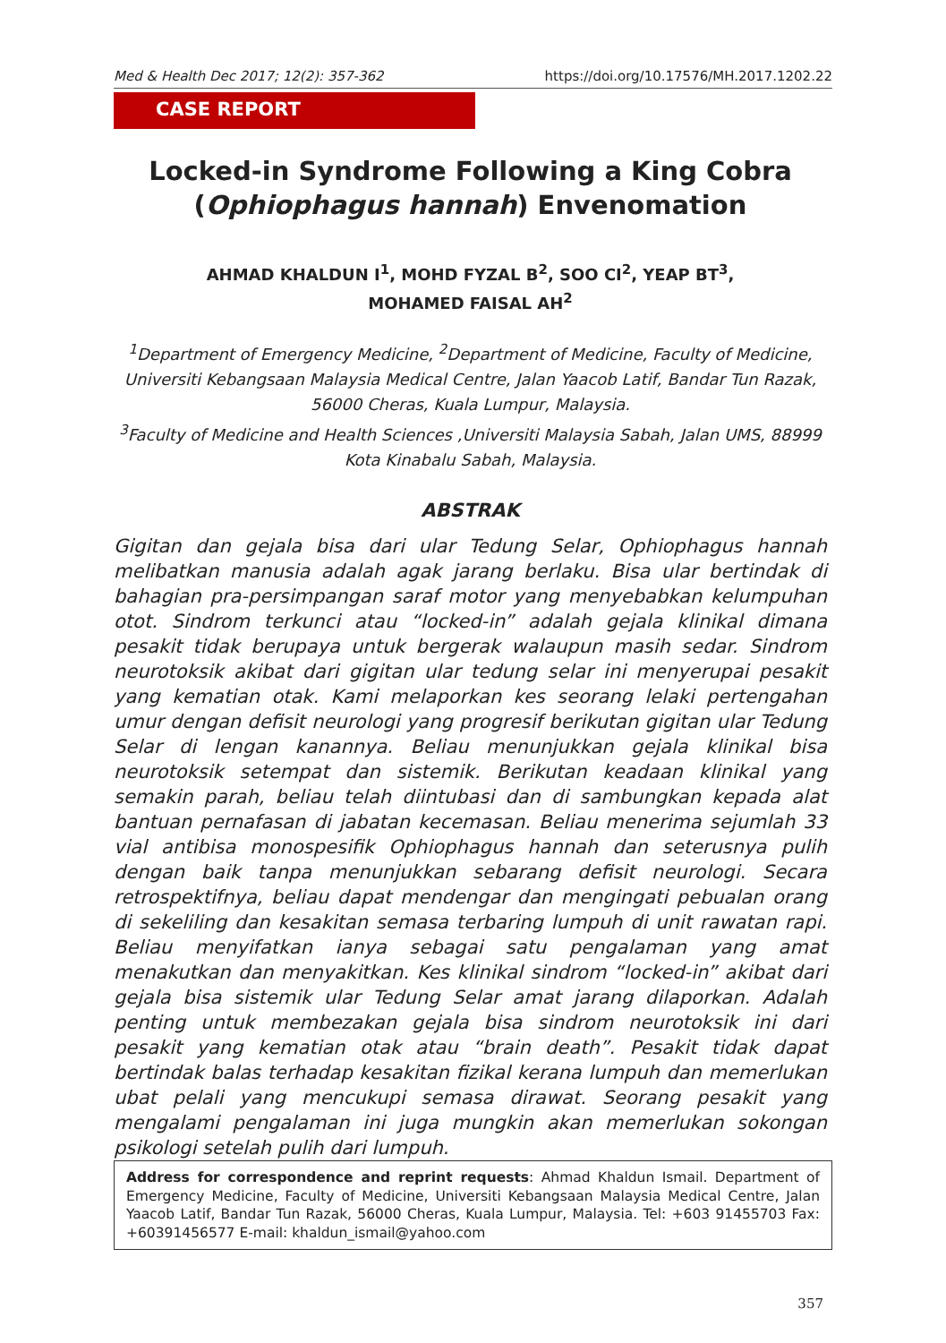Med & Health Dec 2017; 12(2): 357-362 https://doi.org/10.17576/MH.2017.1202.22
CASE REPORT
Locked-in Syndrome Following a King Cobra
(Ophiophagus hannah) Envenomation
AHMAD KHALDUN I<sup>1</sup>, MOHD FYZAL B<sup>2</sup>, SOO CI<sup>2</sup>, YEAP BT<sup>3</sup>,
MOHAMED FAISAL AH<sup>2</sup>
<sup>1</sup> Department of Emergency Medicine, <sup>2</sup>Department of Medicine, Faculty of Medicine, Universiti Kebangsaan Malaysia Medical Centre, Jalan Yaacob Latif, Bandar Tun Razak, 56000 Cheras, Kuala Lumpur, Malaysia.
<sup>3</sup> Faculty of Medicine and Health Sciences ,Universiti Malaysia Sabah, Jalan UMS, 88999 Kota Kinabalu Sabah, Malaysia.
ABSTRAK
Gigitan dan gejala bisa dari ular Tedung Selar, Ophiophagus hannah melibatkan manusia adalah agak jarang berlaku. Bisa ular bertindak di bahagian pra-persimpangan saraf motor yang menyebabkan kelumpuhan otot. Sindrom terkunci atau “locked-in” adalah gejala klinikal dimana pesakit tidak berupaya untuk bergerak walaupun masih sedar. Sindrom neurotoksik akibat dari gigitan ular tedung selar ini menyerupai pesakit yang kematian otak. Kami melaporkan kes seorang lelaki pertengahan umur dengan defisit neurologi yang progresif berikutan gigitan ular Tedung Selar di lengan kanannya. Beliau menunjukkan gejala klinikal bisa neurotoksik setempat dan sistemik. Berikutan keadaan klinikal yang semakin parah, beliau telah diintubasi dan di sambungkan kepada alat bantuan pernafasan di jabatan kecemasan. Beliau menerima sejumlah 33 vial antibisa monospesifik Ophiophagus hannah dan seterusnya pulih dengan baik tanpa menunjukkan sebarang defisit neurologi. Secara retrospektifnya, beliau dapat mendengar dan mengingati pebualan orang di sekeliling dan kesakitan semasa terbaring lumpuh di unit rawatan rapi. Beliau menyifatkan ianya sebagai satu pengalaman yang amat menakutkan dan menyakitkan. Kes klinikal sindrom “locked-in” akibat dari gejala bisa sistemik ular Tedung Selar amat jarang dilaporkan. Adalah penting untuk membezakan gejala bisa sindrom neurotoksik ini dari pesakit yang kematian otak atau “brain death”. Pesakit tidak dapat bertindak balas terhadap kesakitan fizikal kerana lumpuh dan memerlukan ubat pelali yang mencukupi semasa dirawat. Seorang pesakit yang mengalami pengalaman ini juga mungkin akan memerlukan sokongan psikologi setelah pulih dari lumpuh.
Address for correspondence and reprint requests: Ahmad Khaldun Ismail. Department of Emergency Medicine, Faculty of Medicine, Universiti Kebangsaan Malaysia Medical Centre, Jalan Yaacob Latif, Bandar Tun Razak, 56000 Cheras, Kuala Lumpur, Malaysia. Tel: +603 91455703 Fax: +60391456577 E-mail: khaldun_ismail@yahoo.com
357